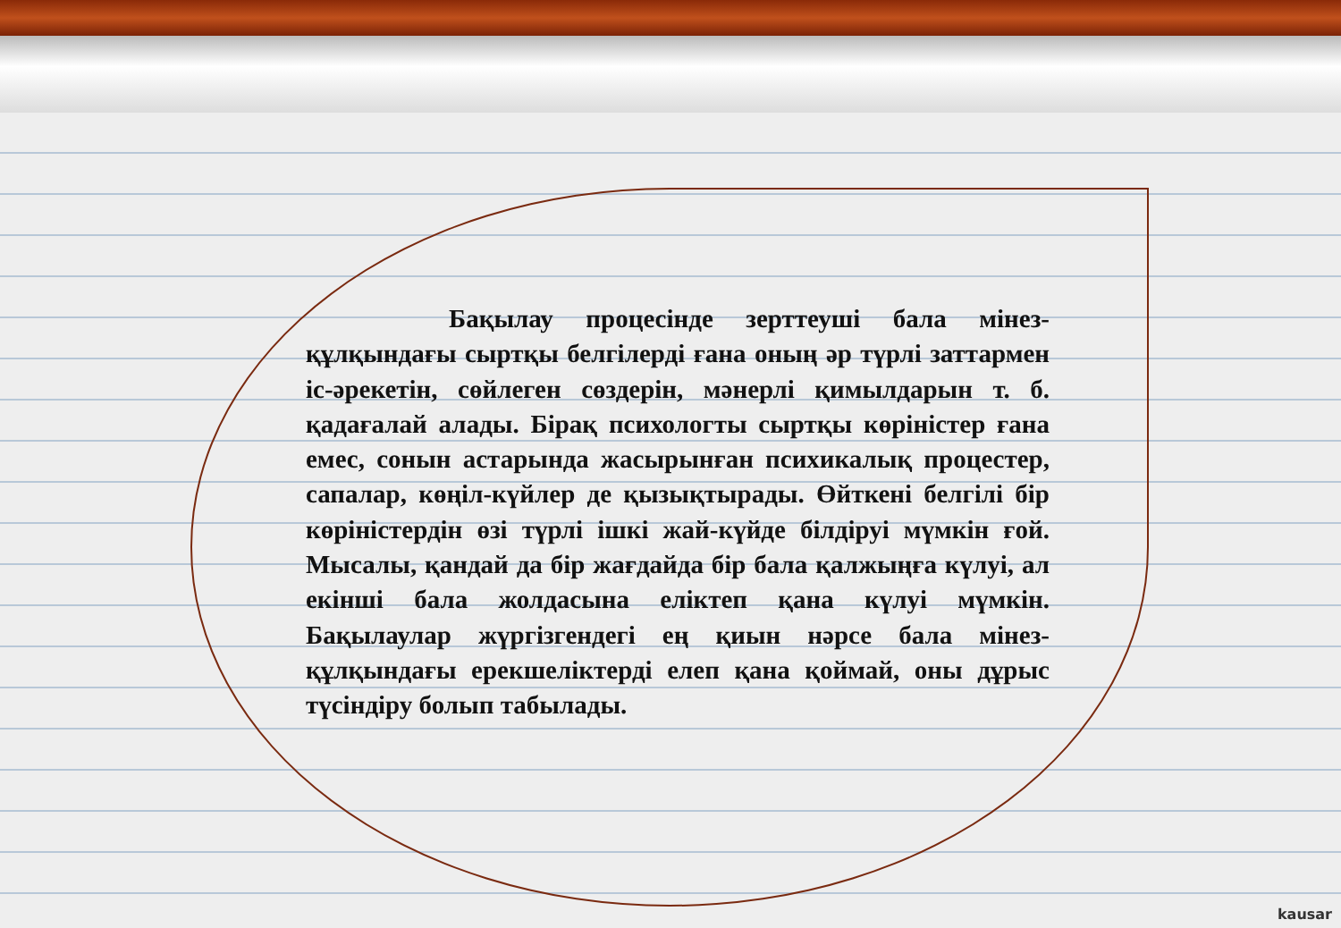Бақылау процесінде зерттеуші бала мінез-құлқындағы сыртқы белгілерді ғана оның әр түрлі заттармен іс-әрекетін, сөйлеген сөздерін, мәнерлі қимылдарын т. б. қадағалай алады. Бірақ психологты сыртқы көріністер ғана емес, сонын астарында жасырынған психикалық процестер, сапалар, көңіл-күйлер де қызықтырады. Өйткені белгілі бір көріністердін өзі түрлі ішкі жай-күйде білдіруі мүмкін ғой. Мысалы, қандай да бір жағдайда бір бала қалжыңға күлуі, ал екінші бала жолдасына еліктеп қана күлуі мүмкін. Бақылаулар жүргізгендегі ең қиын нәрсе бала мінез-құлқындағы ерекшеліктерді елеп қана қоймай, оны дұрыс түсіндіру болып табылады.
kausar